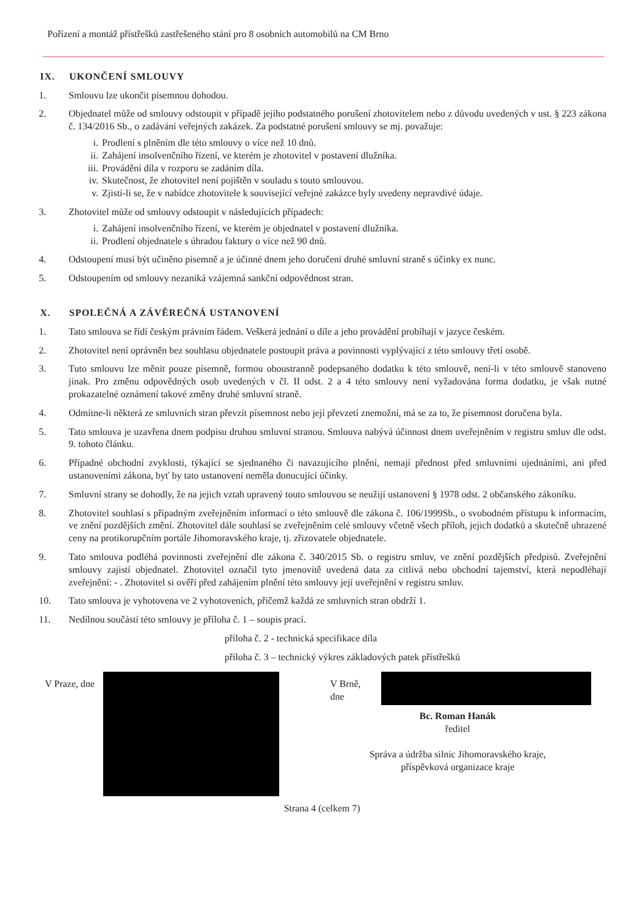Pořízení a montáž přístřešků zastřešeného stání pro 8 osobních automobilů na CM Brno
IX. UKONČENÍ SMLOUVY
1. Smlouvu lze ukončit písemnou dohodou.
2. Objednatel může od smlouvy odstoupit v případě jejího podstatného porušení zhotovitelem nebo z důvodu uvedených v ust. § 223 zákona č. 134/2016 Sb., o zadávání veřejných zakázek. Za podstatné porušení smlouvy se mj. považuje:
i. Prodlení s plněním dle této smlouvy o více než 10 dnů.
ii. Zahájení insolvenčního řízení, ve kterém je zhotovitel v postavení dlužníka.
iii. Provádění díla v rozporu se zadáním díla.
iv. Skutečnost, že zhotovitel není pojištěn v souladu s touto smlouvou.
v. Zjistí-li se, že v nabídce zhotovitele k související veřejné zakázce byly uvedeny nepravdivé údaje.
3. Zhotovitel může od smlouvy odstoupit v následujících případech:
i. Zahájení insolvenčního řízení, ve kterém je objednatel v postavení dlužníka.
ii. Prodlení objednatele s úhradou faktury o více než 90 dnů.
4. Odstoupení musí být učiněno písemně a je účinné dnem jeho doručení druhé smluvní straně s účinky ex nunc.
5. Odstoupením od smlouvy nezaniká vzájemná sankční odpovědnost stran.
X. SPOLEČNÁ A ZÁVĚREČNÁ USTANOVENÍ
1. Tato smlouva se řídí českým právním řádem. Veškerá jednání o díle a jeho provádění probíhají v jazyce českém.
2. Zhotovitel není oprávněn bez souhlasu objednatele postoupit práva a povinnosti vyplývající z této smlouvy třetí osobě.
3. Tuto smlouvu lze měnit pouze písemně, formou oboustranně podepsaného dodatku k této smlouvě, není-li v této smlouvě stanoveno jinak. Pro změnu odpovědných osob uvedených v čl. II odst. 2 a 4 této smlouvy není vyžadována forma dodatku, je však nutné prokazatelné oznámení takové změny druhé smluvní straně.
4. Odmítne-li některá ze smluvních stran převzít písemnost nebo její převzetí znemožní, má se za to, že písemnost doručena byla.
5. Tato smlouva je uzavřena dnem podpisu druhou smluvní stranou. Smlouva nabývá účinnost dnem uveřejněním v registru smluv dle odst. 9. tohoto článku.
6. Případné obchodní zvyklosti, týkající se sjednaného či navazujícího plnění, nemají přednost před smluvními ujednáními, ani před ustanoveními zákona, byť by tato ustanovení neměla donucující účinky.
7. Smluvní strany se dohodly, že na jejich vztah upravený touto smlouvou se neužijí ustanovení § 1978 odst. 2 občanského zákoníku.
8. Zhotovitel souhlasí s případným zveřejněním informací o této smlouvě dle zákona č. 106/1999Sb., o svobodném přístupu k informacím, ve znění pozdějších změní. Zhotovitel dále souhlasí se zveřejněním celé smlouvy včetně všech příloh, jejich dodatků a skutečně uhrazené ceny na protikorupčním portále Jihomoravského kraje, tj. zřizovatele objednatele.
9. Tato smlouva podléhá povinnosti zveřejnění dle zákona č. 340/2015 Sb. o registru smluv, ve znění pozdějších předpisů. Zveřejnění smlouvy zajistí objednatel. Zhotovitel označil tyto jmenovitě uvedená data za citlivá nebo obchodní tajemství, která nepodléhají zveřejnění: - . Zhotovitel si ověří před zahájením plnění této smlouvy její uveřejnění v registru smluv.
10. Tato smlouva je vyhotovena ve 2 vyhotoveních, přičemž každá ze smluvních stran obdrží 1.
11. Nedílnou součástí této smlouvy je příloha č. 1 – soupis prací.
příloha č. 2 - technická specifikace díla
příloha č. 3 – technický výkres základových patek přístřešků
V Praze, dne V Brně, dne
Bc. Roman Hanák
ředitel
Správa a údržba silnic Jihomoravského kraje,
příspěvková organizace kraje
Strana 4 (celkem 7)